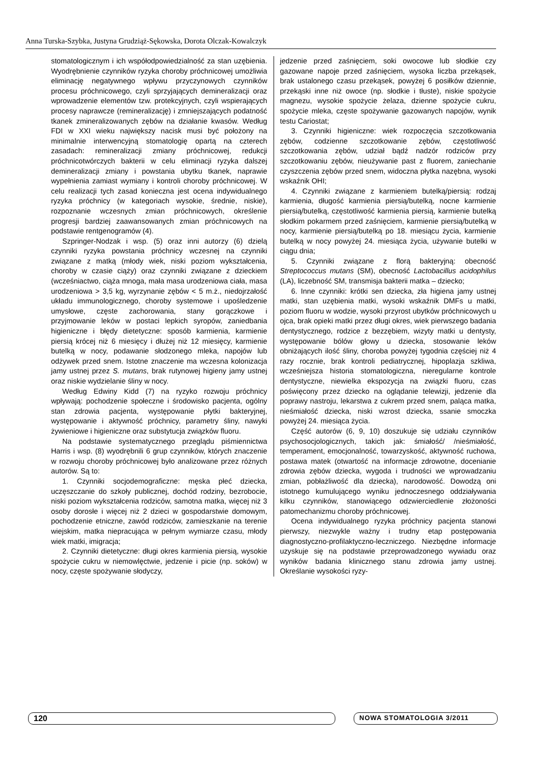Anna Turska-Szybka, Justyna Grudziąż-Sękowska, Dorota Olczak-Kowalczyk
stomatologicznym i ich współodpowiedzialność za stan uzębienia. Wyodrębnienie czynników ryzyka choroby próchnicowej umożliwia eliminację negatywnego wpływu przyczynowych czynników procesu próchnicowego, czyli sprzyjających demineralizacji oraz wprowadzenie elementów tzw. protekcyjnych, czyli wspierających procesy naprawcze (remineralizację) i zmniejszających podatność tkanek zmineralizowanych zębów na działanie kwasów. Według FDI w XXI wieku największy nacisk musi być położony na minimalnie interwencyjną stomatologię opartą na czterech zasadach: remineralizacji zmiany próchnicowej, redukcji próchnicotwórczych bakterii w celu eliminacji ryzyka dalszej demineralizacji zmiany i powstania ubytku tkanek, naprawie wypełnienia zamiast wymiany i kontroli choroby próchnicowej. W celu realizacji tych zasad konieczna jest ocena indywidualnego ryzyka próchnicy (w kategoriach wysokie, średnie, niskie), rozpoznanie wczesnych zmian próchnicowych, określenie progresji bardziej zaawansowanych zmian próchnicowych na podstawie rentgenogramów (4).
Szpringer-Nodzak i wsp. (5) oraz inni autorzy (6) dzielą czynniki ryzyka powstania próchnicy wczesnej na czynniki związane z matką (młody wiek, niski poziom wykształcenia, choroby w czasie ciąży) oraz czynniki związane z dzieckiem (wcześniactwo, ciąża mnoga, mała masa urodzeniowa ciała, masa urodzeniowa > 3,5 kg, wyrzynanie zębów < 5 m.ż., niedojrzałość układu immunologicznego, choroby systemowe i upośledzenie umysłowe, częste zachorowania, stany gorączkowe i przyjmowanie leków w postaci lepkich syropów, zaniedbania higieniczne i błędy dietetyczne: sposób karmienia, karmienie piersią krócej niż 6 miesięcy i dłużej niż 12 miesięcy, karmienie butelką w nocy, podawanie słodzonego mleka, napojów lub odżywek przed snem. Istotne znaczenie ma wczesna kolonizacja jamy ustnej przez S. mutans, brak rutynowej higieny jamy ustnej oraz niskie wydzielanie śliny w nocy.
Według Edwiny Kidd (7) na ryzyko rozwoju próchnicy wpływają: pochodzenie społeczne i środowisko pacjenta, ogólny stan zdrowia pacjenta, występowanie płytki bakteryjnej, występowanie i aktywność próchnicy, parametry śliny, nawyki żywieniowe i higieniczne oraz substytucja związków fluoru.
Na podstawie systematycznego przeglądu piśmiennictwa Harris i wsp. (8) wyodrębnili 6 grup czynników, których znaczenie w rozwoju choroby próchnicowej było analizowane przez różnych autorów. Są to:
1. Czynniki socjodemograficzne: męska płeć dziecka, uczęszczanie do szkoły publicznej, dochód rodziny, bezrobocie, niski poziom wykształcenia rodziców, samotna matka, więcej niż 3 osoby dorosłe i więcej niż 2 dzieci w gospodarstwie domowym, pochodzenie etniczne, zawód rodziców, zamieszkanie na terenie wiejskim, matka niepracująca w pełnym wymiarze czasu, młody wiek matki, imigracja;
2. Czynniki dietetyczne: długi okres karmienia piersią, wysokie spożycie cukru w niemowlęctwie, jedzenie i picie (np. soków) w nocy, częste spożywanie słodyczy,
jedzenie przed zaśnięciem, soki owocowe lub słodkie czy gazowane napoje przed zaśnięciem, wysoka liczba przekąsek, brak ustalonego czasu przekąsek, powyżej 6 posiłków dziennie, przekąski inne niż owoce (np. słodkie i tłuste), niskie spożycie magnezu, wysokie spożycie żelaza, dzienne spożycie cukru, spożycie mleka, częste spożywanie gazowanych napojów, wynik testu Cariostat;
3. Czynniki higieniczne: wiek rozpoczęcia szczotkowania zębów, codzienne szczotkowanie zębów, częstotliwość szczotkowania zębów, udział bądź nadzór rodziców przy szczotkowaniu zębów, nieużywanie past z fluorem, zaniechanie czyszczenia zębów przed snem, widoczna płytka nazębna, wysoki wskaźnik OHI;
4. Czynniki związane z karmieniem butelką/piersią: rodzaj karmienia, długość karmienia piersią/butelką, nocne karmienie piersią/butelką, częstotliwość karmienia piersią, karmienie butelką słodkim pokarmem przed zaśnięciem, karmienie piersią/butelką w nocy, karmienie piersią/butelką po 18. miesiącu życia, karmienie butelką w nocy powyżej 24. miesiąca życia, używanie butelki w ciągu dnia;
5. Czynniki związane z florą bakteryjną: obecność Streptococcus mutans (SM), obecność Lactobacillus acidophilus (LA), liczebność SM, transmisja bakterii matka – dziecko;
6. Inne czynniki: krótki sen dziecka, zła higiena jamy ustnej matki, stan uzębienia matki, wysoki wskaźnik DMFs u matki, poziom fluoru w wodzie, wysoki przyrost ubytków próchnicowych u ojca, brak opieki matki przez długi okres, wiek pierwszego badania dentystycznego, rodzice z bezzębiem, wizyty matki u dentysty, występowanie bólów głowy u dziecka, stosowanie leków obniżających ilość śliny, choroba powyżej tygodnia częściej niż 4 razy rocznie, brak kontroli pediatrycznej, hipoplazja szkliwa, wcześniejsza historia stomatologiczna, nieregularne kontrole dentystyczne, niewielka ekspozycja na związki fluoru, czas poświęcony przez dziecko na oglądanie telewizji, jedzenie dla poprawy nastroju, lekarstwa z cukrem przed snem, paląca matka, nieśmiałość dziecka, niski wzrost dziecka, ssanie smoczka powyżej 24. miesiąca życia.
Część autorów (6, 9, 10) doszukuje się udziału czynników psychosocjologicznych, takich jak: śmiałość/ /nieśmiałość, temperament, emocjonalność, towarzyskość, aktywność ruchowa, postawa matek (otwartość na informacje zdrowotne, docenianie zdrowia zębów dziecka, wygoda i trudności we wprowadzaniu zmian, pobłażliwość dla dziecka), narodowość. Dowodzą oni istotnego kumulującego wyniku jednoczesnego oddziaływania kilku czynników, stanowiącego odzwierciedlenie złożoności patomechanizmu choroby próchnicowej.
Ocena indywidualnego ryzyka próchnicy pacjenta stanowi pierwszy, niezwykle ważny i trudny etap postępowania diagnostyczno-profilaktyczno-leczniczego. Niezbędne informacje uzyskuje się na podstawie przeprowadzonego wywiadu oraz wyników badania klinicznego stanu zdrowia jamy ustnej. Określanie wysokości ryzy-
120
NOWA STOMATOLOGIA 3/2011